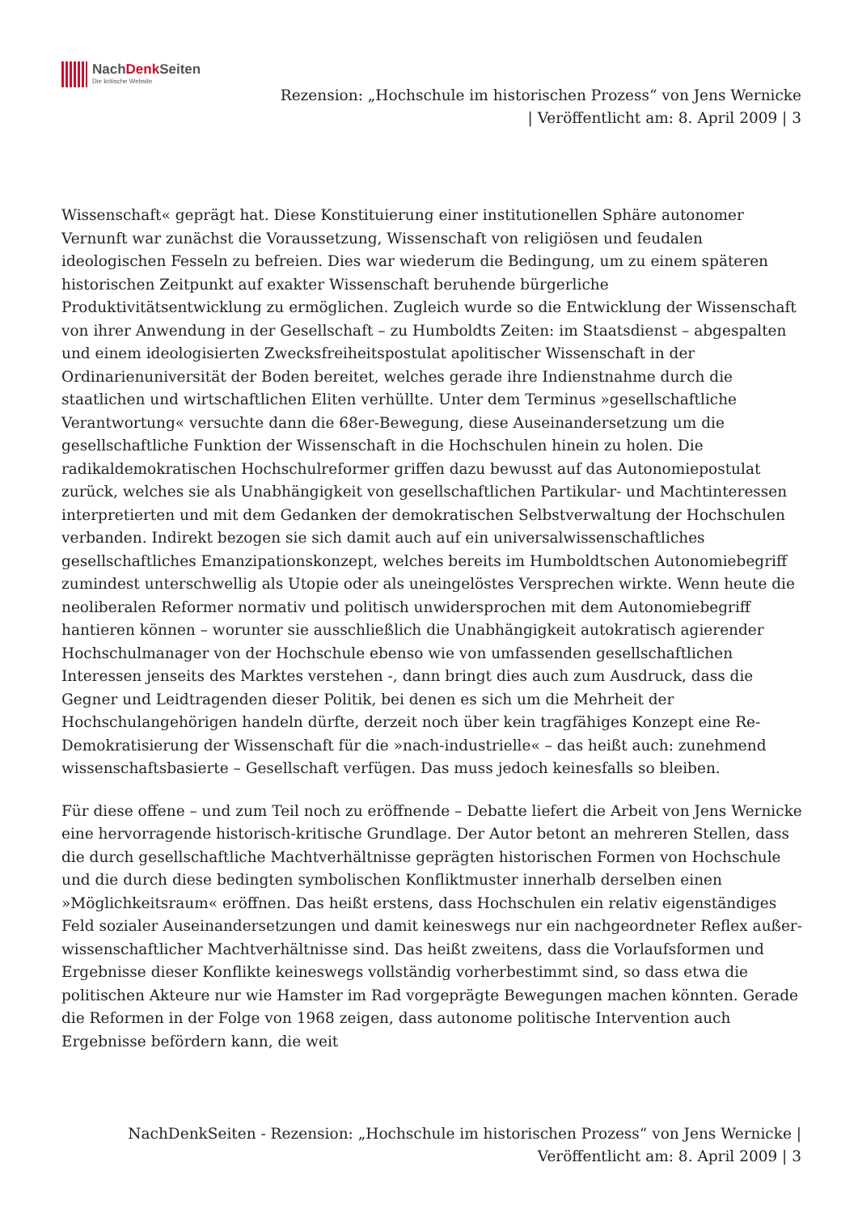NachDenk Seiten
Die kritische Website
Rezension: „Hochschule im historischen Prozess“ von Jens Wernicke
| Veröffentlicht am: 8. April 2009 | 3
Wissenschaft« geprägt hat. Diese Konstituierung einer institutionellen Sphäre autonomer Vernunft war zunächst die Voraussetzung, Wissenschaft von religiösen und feudalen ideologischen Fesseln zu befreien. Dies war wiederum die Bedingung, um zu einem späteren historischen Zeitpunkt auf exakter Wissenschaft beruhende bürgerliche Produktivitätsentwicklung zu ermöglichen. Zugleich wurde so die Entwicklung der Wissenschaft von ihrer Anwendung in der Gesellschaft – zu Humboldts Zeiten: im Staatsdienst – abgespalten und einem ideologisierten Zwecksfreiheitspostulat apolitischer Wissenschaft in der Ordinarienuniversität der Boden bereitet, welches gerade ihre Indienstnahme durch die staatlichen und wirtschaftlichen Eliten verhüllte. Unter dem Terminus »gesellschaftliche Verantwortung« versuchte dann die 68er-Bewegung, diese Auseinandersetzung um die gesellschaftliche Funktion der Wissenschaft in die Hochschulen hinein zu holen. Die radikaldemokratischen Hochschulreformer griffen dazu bewusst auf das Autonomiepostulat zurück, welches sie als Unabhängigkeit von gesellschaftlichen Partikular- und Machtinteressen interpretierten und mit dem Gedanken der demokratischen Selbstverwaltung der Hochschulen verbanden. Indirekt bezogen sie sich damit auch auf ein universalwissenschaftliches gesellschaftliches Emanzipationskonzept, welches bereits im Humboldtschen Autonomiebegriff zumindest unterschwellig als Utopie oder als uneingelöstes Versprechen wirkte. Wenn heute die neoliberalen Reformer normativ und politisch unwidersprochen mit dem Autonomiebegriff hantieren können – worunter sie ausschließlich die Unabhängigkeit autokratisch agierender Hochschulmanager von der Hochschule ebenso wie von umfassenden gesellschaftlichen Interessen jenseits des Marktes verstehen -, dann bringt dies auch zum Ausdruck, dass die Gegner und Leidtragenden dieser Politik, bei denen es sich um die Mehrheit der Hochschulangehörigen handeln dürfte, derzeit noch über kein tragfähiges Konzept eine Re-Demokratisierung der Wissenschaft für die »nach-industrielle« – das heißt auch: zunehmend wissenschaftsbasierte – Gesellschaft verfügen. Das muss jedoch keinesfalls so bleiben.
Für diese offene – und zum Teil noch zu eröffnende – Debatte liefert die Arbeit von Jens Wernicke eine hervorragende historisch-kritische Grundlage. Der Autor betont an mehreren Stellen, dass die durch gesellschaftliche Machtverhältnisse geprägten historischen Formen von Hochschule und die durch diese bedingten symbolischen Konfliktmuster innerhalb derselben einen »Möglichkeitsraum« eröffnen. Das heißt erstens, dass Hochschulen ein relativ eigenständiges Feld sozialer Auseinandersetzungen und damit keineswegs nur ein nachgeordneter Reflex außer-wissenschaftlicher Machtverhältnisse sind. Das heißt zweitens, dass die Vorlaufsformen und Ergebnisse dieser Konflikte keineswegs vollständig vorherbestimmt sind, so dass etwa die politischen Akteure nur wie Hamster im Rad vorgeprägte Bewegungen machen könnten. Gerade die Reformen in der Folge von 1968 zeigen, dass autonome politische Intervention auch Ergebnisse befördern kann, die weit
NachDenkSeiten - Rezension: „Hochschule im historischen Prozess“ von Jens Wernicke |
Veröffentlicht am: 8. April 2009 | 3